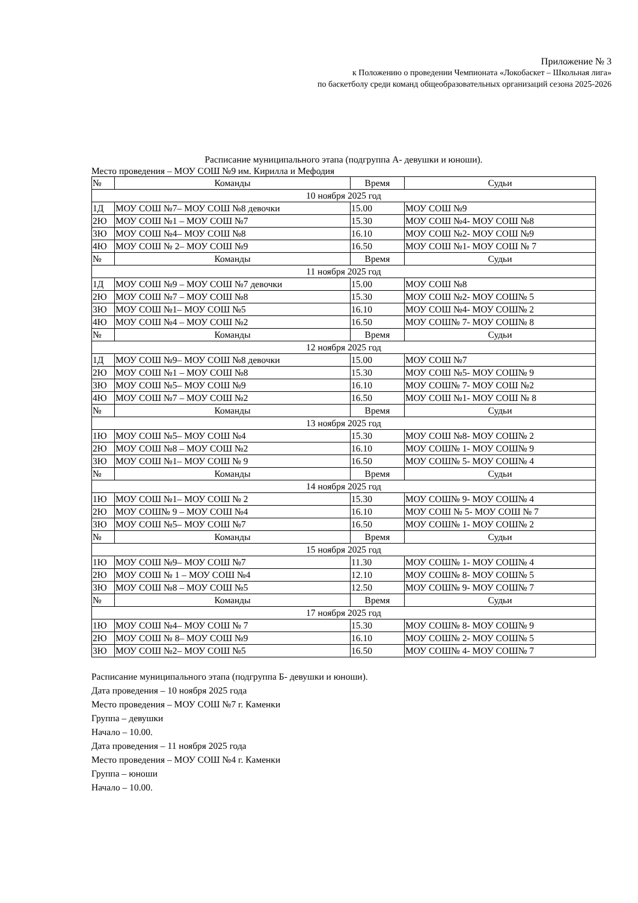Приложение № 3
к Положению о проведении Чемпионата «Локобаскет – Школьная лига»
по баскетболу среди команд общеобразовательных организаций сезона 2025-2026
Расписание муниципального этапа (подгруппа А- девушки и юноши).
Место проведения – МОУ СОШ №9 им. Кирилла и Мефодия
| № | Команды | Время | Судьи |
| 10 ноября 2025 год | | | |
| 1Д | МОУ СОШ №7– МОУ СОШ №8 девочки | 15.00 | МОУ СОШ №9 |
| 2Ю | МОУ СОШ №1 – МОУ СОШ №7 | 15.30 | МОУ СОШ №4- МОУ СОШ №8 |
| 3Ю | МОУ СОШ №4– МОУ СОШ №8 | 16.10 | МОУ СОШ №2- МОУ СОШ №9 |
| 4Ю | МОУ СОШ № 2– МОУ СОШ №9 | 16.50 | МОУ СОШ №1- МОУ СОШ № 7 |
| № | Команды | Время | Судьи |
| 11 ноября 2025 год | | | |
| 1Д | МОУ СОШ №9 – МОУ СОШ №7 девочки | 15.00 | МОУ СОШ №8 |
| 2Ю | МОУ СОШ №7 – МОУ СОШ №8 | 15.30 | МОУ СОШ №2- МОУ СОШ№ 5 |
| 3Ю | МОУ СОШ №1– МОУ СОШ №5 | 16.10 | МОУ СОШ №4- МОУ СОШ№ 2 |
| 4Ю | МОУ СОШ №4 – МОУ СОШ №2 | 16.50 | МОУ СОШ№ 7- МОУ СОШ№ 8 |
| № | Команды | Время | Судьи |
| 12 ноября 2025 год | | | |
| 1Д | МОУ СОШ №9– МОУ СОШ №8 девочки | 15.00 | МОУ СОШ №7 |
| 2Ю | МОУ СОШ №1 – МОУ СОШ №8 | 15.30 | МОУ СОШ №5- МОУ СОШ№ 9 |
| 3Ю | МОУ СОШ №5– МОУ СОШ №9 | 16.10 | МОУ СОШ№ 7- МОУ СОШ №2 |
| 4Ю | МОУ СОШ №7 – МОУ СОШ №2 | 16.50 | МОУ СОШ №1- МОУ СОШ № 8 |
| № | Команды | Время | Судьи |
| 13 ноября 2025 год | | | |
| 1Ю | МОУ СОШ №5– МОУ СОШ №4 | 15.30 | МОУ СОШ №8- МОУ СОШ№ 2 |
| 2Ю | МОУ СОШ №8 – МОУ СОШ №2 | 16.10 | МОУ СОШ№ 1- МОУ СОШ№ 9 |
| 3Ю | МОУ СОШ №1– МОУ СОШ № 9 | 16.50 | МОУ СОШ№ 5- МОУ СОШ№ 4 |
| № | Команды | Время | Судьи |
| 14 ноября 2025 год | | | |
| 1Ю | МОУ СОШ №1– МОУ СОШ № 2 | 15.30 | МОУ СОШ№ 9- МОУ СОШ№ 4 |
| 2Ю | МОУ СОШ№ 9 – МОУ СОШ №4 | 16.10 | МОУ СОШ № 5- МОУ СОШ № 7 |
| 3Ю | МОУ СОШ №5– МОУ СОШ №7 | 16.50 | МОУ СОШ№ 1- МОУ СОШ№ 2 |
| № | Команды | Время | Судьи |
| 15 ноября 2025 год | | | |
| 1Ю | МОУ СОШ №9– МОУ СОШ №7 | 11.30 | МОУ СОШ№ 1- МОУ СОШ№ 4 |
| 2Ю | МОУ СОШ № 1 – МОУ СОШ №4 | 12.10 | МОУ СОШ№ 8- МОУ СОШ№ 5 |
| 3Ю | МОУ СОШ №8 – МОУ СОШ №5 | 12.50 | МОУ СОШ№ 9- МОУ СОШ№ 7 |
| № | Команды | Время | Судьи |
| 17 ноября 2025 год | | | |
| 1Ю | МОУ СОШ №4– МОУ СОШ № 7 | 15.30 | МОУ СОШ№ 8- МОУ СОШ№ 9 |
| 2Ю | МОУ СОШ № 8– МОУ СОШ №9 | 16.10 | МОУ СОШ№ 2- МОУ СОШ№ 5 |
| 3Ю | МОУ СОШ №2– МОУ СОШ №5 | 16.50 | МОУ СОШ№ 4- МОУ СОШ№ 7 |
Расписание муниципального этапа (подгруппа Б- девушки и юноши).
Дата проведения – 10 ноября 2025 года
Место проведения – МОУ СОШ №7 г. Каменки
Группа – девушки
Начало – 10.00.
Дата проведения – 11 ноября 2025 года
Место проведения – МОУ СОШ №4 г. Каменки
Группа – юноши
Начало – 10.00.